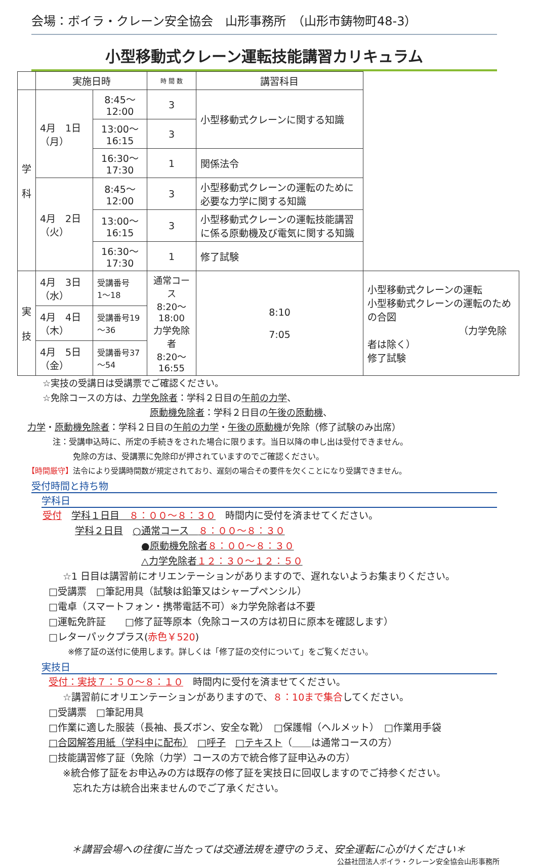会場：ボイラ・クレーン安全協会　山形事務所　（山形市鋳物町48-3）
小型移動式クレーン運転技能講習カリキュラム
| | 実施日時 | | 時 間 数 | 講習科目 | |
| --- | --- | --- | --- | --- | --- |
| 学 科 | 4月 1日（月） | 8:45～12:00 | 3 | 小型移動式クレーンに関する知識 | |
| | | 13:00～16:15 | 3 | | |
| | | 16:30～17:30 | 1 | 関係法令 | |
| | 4月 2日（火） | 8:45～12:00 | 3 | 小型移動式クレーンの運転のために必要な力学に関する知識 | |
| | | 13:00～16:15 | 3 | 小型移動式クレーンの運転技能講習に係る原動機及び電気に関する知識 | |
| | | 16:30～17:30 | 1 | 修了試験 | |
| 実 技 | 4月 3日（水） | 受講番号 1～18 | 通常コース 8:20～18:00 力学免除者 8:20～16:55 | 8:10 7:05 | 小型移動式クレーンの運転 小型移動式クレーンの運転のための合図 （力学免除者は除く） 修了試験 |
| | 4月 4日（木） | 受講番号19～36 | | | |
| | 4月 5日（金） | 受講番号37～54 | | | |
☆実技の受講日は受講票でご確認ください。
☆免除コースの方は、力学免除者：学科２日目の午前の力学、
原動機免除者：学科２日目の午後の原動機、
力学・原動機免除者：学科２日目の午前の力学・午後の原動機が免除（修了試験のみ出席）
注：受講申込時に、所定の手続きをされた場合に限ります。当日以降の申し出は受付できません。
免除の方は、受講票に免除印が押されていますのでご確認ください。
【時間厳守】法令により受講時間数が規定されており、遅刻の場合その要件を欠くことになり受講できません。
受付時間と持ち物
学科日
受付　学科１日目　８：００～８：３０　時間内に受付を済ませてください。
学科２日目　○通常コース　８：００～８：３０
●原動機免除者８：００～８：３０
△力学免除者１２：３０～１２：５０
☆1 日目は講習前にオリエンテーションがありますので、遅れないようお集まりください。
□受講票　□筆記用具（試験は鉛筆又はシャープペンシル）
□電卓（スマートフォン・携帯電話不可）※力学免除者は不要
□運転免許証　　□修了証等原本（免除コースの方は初日に原本を確認します）
□レターパックプラス(赤色￥520)
※修了証の送付に使用します。詳しくは「修了証の交付について」をご覧ください。
実技日
受付：実技７：５０～８：１０　時間内に受付を済ませてください。
☆講習前にオリエンテーションがありますので、８：10まで集合してください。
□受講票　□筆記用具
□作業に適した服装（長袖、長ズボン、安全な靴）　□保護帽（ヘルメット）　□作業用手袋
□合図解答用紙（学科中に配布）　□呼子　□テキスト（＿＿は通常コースの方）
□技能講習修了証（免除（力学）コースの方で統合修了証申込みの方）
※統合修了証をお申込みの方は既存の修了証を実技日に回収しますのでご持参ください。
忘れた方は統合出来ませんのでご了承ください。
＊講習会場への往復に当たっては交通法規を遵守のうえ、安全運転に心がけください＊
公益社団法人ボイラ・クレーン安全協会山形事務所